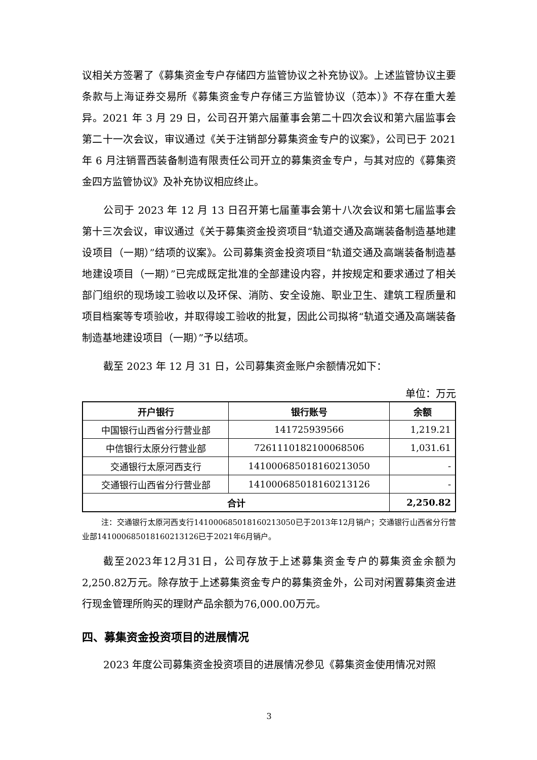议相关方签署了《募集资金专户存储四方监管协议之补充协议》。上述监管协议主要条款与上海证券交易所《募集资金专户存储三方监管协议（范本）》不存在重大差异。2021 年 3 月 29 日，公司召开第六届董事会第二十四次会议和第六届监事会第二十一次会议，审议通过《关于注销部分募集资金专户的议案》，公司已于 2021 年 6 月注销晋西装备制造有限责任公司开立的募集资金专户，与其对应的《募集资金四方监管协议》及补充协议相应终止。
公司于 2023 年 12 月 13 日召开第七届董事会第十八次会议和第七届监事会第十三次会议，审议通过《关于募集资金投资项目“轨道交通及高端装备制造基地建设项目（一期）”结项的议案》。公司募集资金投资项目“轨道交通及高端装备制造基地建设项目（一期）”已完成既定批准的全部建设内容，并按规定和要求通过了相关部门组织的现场竣工验收以及环保、消防、安全设施、职业卫生、建筑工程质量和项目档案等专项验收，并取得竣工验收的批复，因此公司拟将“轨道交通及高端装备制造基地建设项目（一期）”予以结项。
截至 2023 年 12 月 31 日，公司募集资金账户余额情况如下：
单位：万元
| 开户银行 | 银行账号 | 余额 |
| --- | --- | --- |
| 中国银行山西省分行营业部 | 141725939566 | 1,219.21 |
| 中信银行太原分行营业部 | 7261110182100068506 | 1,031.61 |
| 交通银行太原河西支行 | 141000685018160213050 | - |
| 交通银行山西省分行营业部 | 141000685018160213126 | - |
| 合计 | | 2,250.82 |
注：交通银行太原河西支行141000685018160213050已于2013年12月销户；交通银行山西省分行营业部141000685018160213126已于2021年6月销户。
截至2023年12月31日，公司存放于上述募集资金专户的募集资金余额为2,250.82万元。除存放于上述募集资金专户的募集资金外，公司对闲置募集资金进行现金管理所购买的理财产品余额为76,000.00万元。
四、募集资金投资项目的进展情况
2023 年度公司募集资金投资项目的进展情况参见《募集资金使用情况对照
3